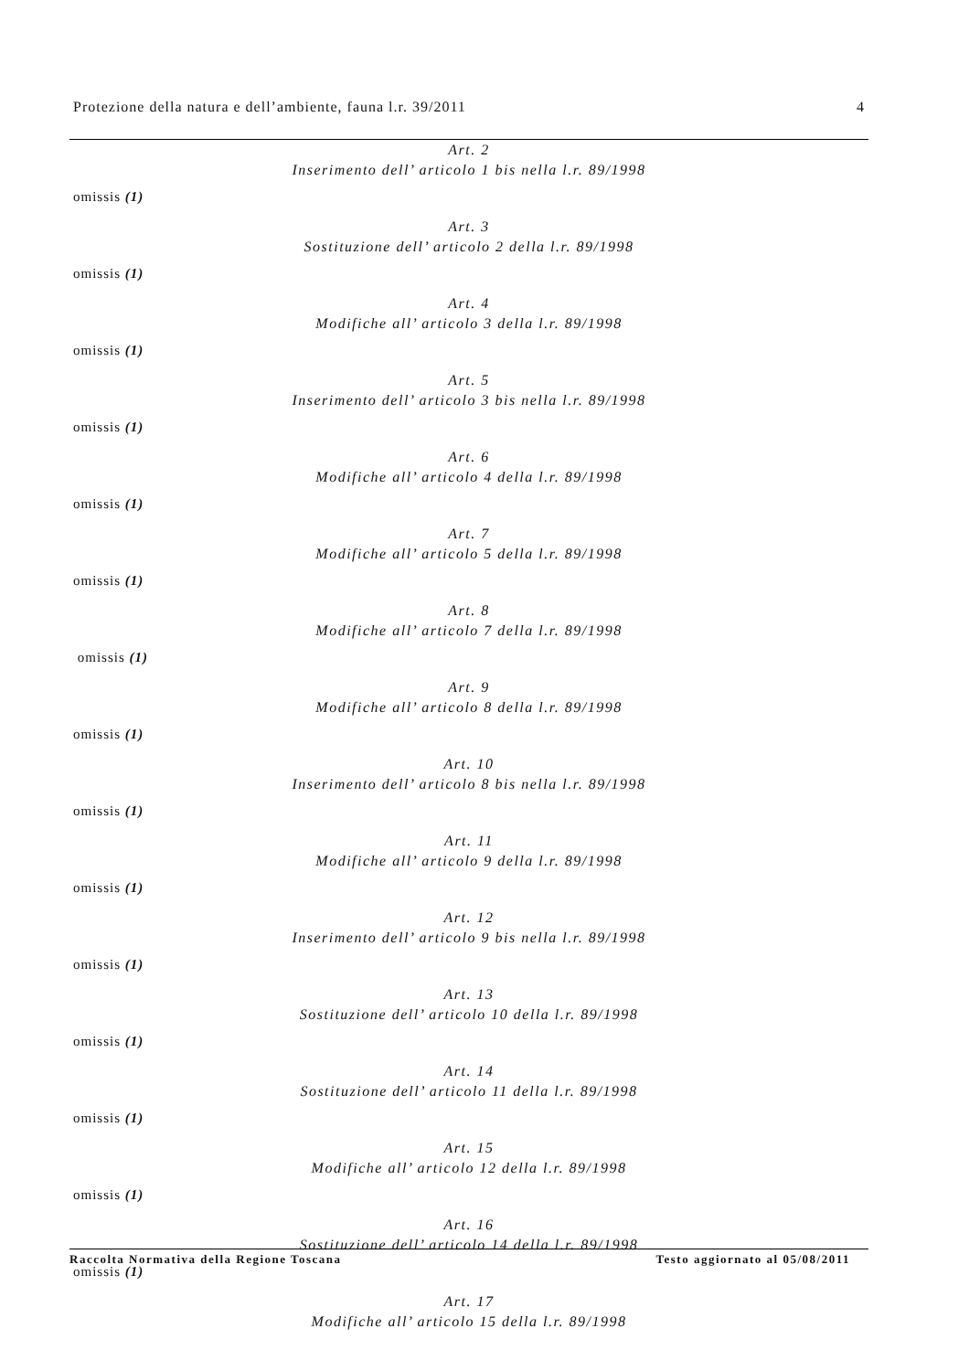Protezione della natura e dell’ambiente, fauna l.r. 39/2011 4
Art. 2
Inserimento dell’ articolo 1 bis nella l.r. 89/1998
omissis (1)
Art. 3
Sostituzione dell’ articolo 2 della l.r. 89/1998
omissis (1)
Art. 4
Modifiche all’ articolo 3 della l.r. 89/1998
omissis (1)
Art. 5
Inserimento dell’ articolo 3 bis nella l.r. 89/1998
omissis (1)
Art. 6
Modifiche all’ articolo 4 della l.r. 89/1998
omissis (1)
Art. 7
Modifiche all’ articolo 5 della l.r. 89/1998
omissis (1)
Art. 8
Modifiche all’ articolo 7 della l.r. 89/1998
omissis (1)
Art. 9
Modifiche all’ articolo 8 della l.r. 89/1998
omissis (1)
Art. 10
Inserimento dell’ articolo 8 bis nella l.r. 89/1998
omissis (1)
Art. 11
Modifiche all’ articolo 9 della l.r. 89/1998
omissis (1)
Art. 12
Inserimento dell’ articolo 9 bis nella l.r. 89/1998
omissis (1)
Art. 13
Sostituzione dell’ articolo 10 della l.r. 89/1998
omissis (1)
Art. 14
Sostituzione dell’ articolo 11 della l.r. 89/1998
omissis (1)
Art. 15
Modifiche all’ articolo 12 della l.r. 89/1998
omissis (1)
Art. 16
Sostituzione dell’ articolo 14 della l.r. 89/1998
omissis (1)
Art. 17
Modifiche all’ articolo 15 della l.r. 89/1998
Raccolta Normativa della Regione Toscana Testo aggiornato al 05/08/2011